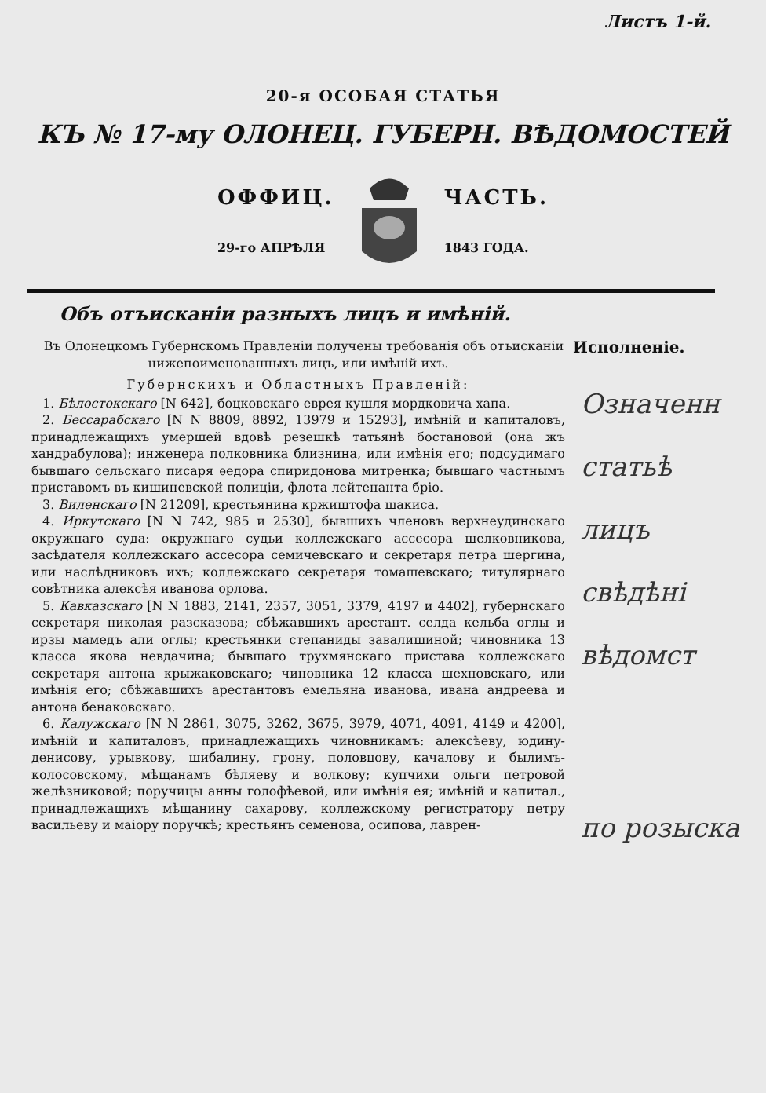Листъ 1-й.
20-я ОСОБАЯ СТАТЬЯ
КЪ № 17-му ОЛОНЕЦ. ГУБЕРН. ВѢДОМОСТЕЙ
ОФФИЦ.
29-го АПРѢЛЯ
ЧАСТЬ.
1843 ГОДА.
Объ отъисканіи разныхъ лицъ и имѣній.
Въ Олонецкомъ Губернскомъ Правленіи получены требованія объ отъисканіи нижепоименованныхъ лицъ, или имѣній ихъ.
Губернскихъ и Областныхъ Правленій:
1. Бѣлостокскаго [N 642], боцковскаго еврея кушля мордковича хапа.
2. Бессарабскаго [N N 8809, 8892, 13979 и 15293], имѣній и капиталовъ, принадлежащихъ умершей вдовѣ резешкѣ татьянѣ бостановой (она жъ хандрабулова); инженера полковника близнина, или имѣнія его; подсудимаго бывшаго сельскаго писаря ѳедора спиридонова митренка; бывшаго частнымъ приставомъ въ кишиневской полиціи, флота лейтенанта бріо.
3. Виленскаго [N 21209], крестьянина кржиштофа шакиса.
4. Иркутскаго [N N 742, 985 и 2530], бывшихъ членовъ верхнеудинскаго окружнаго суда: окружнаго судьи коллежскаго ассесора шелковникова, засѣдателя коллежскаго ассесора семичевскаго и секретаря петра шергина, или наслѣдниковъ ихъ; коллежскаго секретаря томашевскаго; титулярнаго совѣтника алексѣя иванова орлова.
5. Кавказскаго [N N 1883, 2141, 2357, 3051, 3379, 4197 и 4402], губернскаго секретаря николая разсказова; сбѣжавшихъ арестант. селда кельба оглы и ирзы мамедъ али оглы; крестьянки степаниды завалишиной; чиновника 13 класса якова невдачина; бывшаго трухмянскаго пристава коллежскаго секретаря антона крыжаковскаго; чиновника 12 класса шехновскаго, или имѣнія его; сбѣжавшихъ арестантовъ емельяна иванова, ивана андреева и антона бенаковскаго.
6. Калужскаго [N N 2861, 3075, 3262, 3675, 3979, 4071, 4091, 4149 и 4200], имѣній и капиталовъ, принадлежащихъ чиновникамъ: алексѣеву, юдину-денисову, урывкову, шибалину, грону, половцову, качалову и былимъ-колосовскому, мѣщанамъ бѣляеву и волкову; купчихи ольги петровой желѣзниковой; поручицы анны голофѣевой, или имѣнія ея; имѣній и капитал., принадлежащихъ мѣщанину сахарову, коллежскому регистратору петру васильеву и маіору поручкѣ; крестьянъ семенова, осипова, лаврен-
Исполненіе.
Означенн
статьѣ
лицъ
свѣдѣні
вѣдомст
по розыска